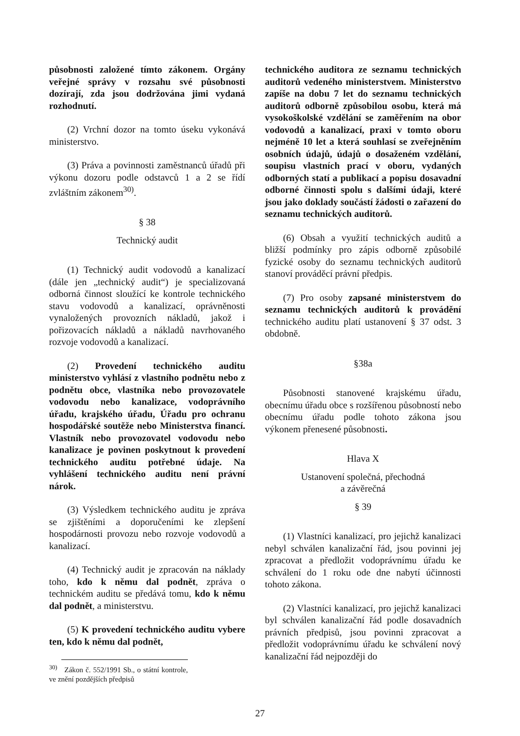působnosti založené tímto zákonem. Orgány veřejné správy v rozsahu své působnosti dozírají, zda jsou dodržována jimi vydaná rozhodnutí.
(2) Vrchní dozor na tomto úseku vykonává ministerstvo.
(3) Práva a povinnosti zaměstnanců úřadů při výkonu dozoru podle odstavců 1 a 2 se řídí zvláštním zákonem<sup>30)</sup>.
§ 38
Technický audit
(1) Technický audit vodovodů a kanalizací (dále jen „technický audit“) je specializovaná odborná činnost sloužící ke kontrole technického stavu vodovodů a kanalizací, oprávněnosti vynaložených provozních nákladů, jakož i pořizovacích nákladů a nákladů navrhovaného rozvoje vodovodů a kanalizací.
(2) Provedení technického auditu ministerstvo vyhlásí z vlastního podnětu nebo z podnětu obce, vlastníka nebo provozovatele vodovodu nebo kanalizace, vodoprávního úřadu, krajského úřadu, Úřadu pro ochranu hospodářské soutěže nebo Ministerstva financí. Vlastník nebo provozovatel vodovodu nebo kanalizace je povinen poskytnout k provedení technického auditu potřebné údaje. Na vyhlášení technického auditu není právní nárok.
(3) Výsledkem technického auditu je zpráva se zjištěními a doporučeními ke zlepšení hospodárnosti provozu nebo rozvoje vodovodů a kanalizací.
(4) Technický audit je zpracován na náklady toho, kdo k němu dal podnět, zpráva o technickém auditu se předává tomu, kdo k němu dal podnět, a ministerstvu.
(5) K provedení technického auditu vybere ten, kdo k němu dal podnět,
<sup>30)</sup> Zákon č. 552/1991 Sb., o státní kontrole, ve znění pozdějších předpisů
technického auditora ze seznamu technických auditorů vedeného ministerstvem. Ministerstvo zapíše na dobu 7 let do seznamu technických auditorů odborně způsobilou osobu, která má vysokoškolské vzdělání se zaměřením na obor vodovodů a kanalizací, praxi v tomto oboru nejméně 10 let a která souhlasí se zveřejněním osobních údajů, údajů o dosaženém vzdělání, soupisu vlastních prací v oboru, vydaných odborných statí a publikací a popisu dosavadní odborné činnosti spolu s dalšími údaji, které jsou jako doklady součástí žádosti o zařazení do seznamu technických auditorů.
(6) Obsah a využití technických auditů a bližší podmínky pro zápis odborně způsobilé fyzické osoby do seznamu technických auditorů stanoví prováděcí právní předpis.
(7) Pro osoby zapsané ministerstvem do seznamu technických auditorů k provádění technického auditu platí ustanovení § 37 odst. 3 obdobně.
§38a
Působnosti stanovené krajskému úřadu, obecnímu úřadu obce s rozšířenou působností nebo obecnímu úřadu podle tohoto zákona jsou výkonem přenesené působnosti.
Hlava X
Ustanovení společná, přechodná
a závěrečná
§ 39
(1) Vlastníci kanalizací, pro jejichž kanalizaci nebyl schválen kanalizační řád, jsou povinni jej zpracovat a předložit vodoprávnímu úřadu ke schválení do 1 roku ode dne nabytí účinnosti tohoto zákona.
(2) Vlastníci kanalizací, pro jejichž kanalizaci byl schválen kanalizační řád podle dosavadních právních předpisů, jsou povinni zpracovat a předložit vodoprávnímu úřadu ke schválení nový kanalizační řád nejpozději do
27